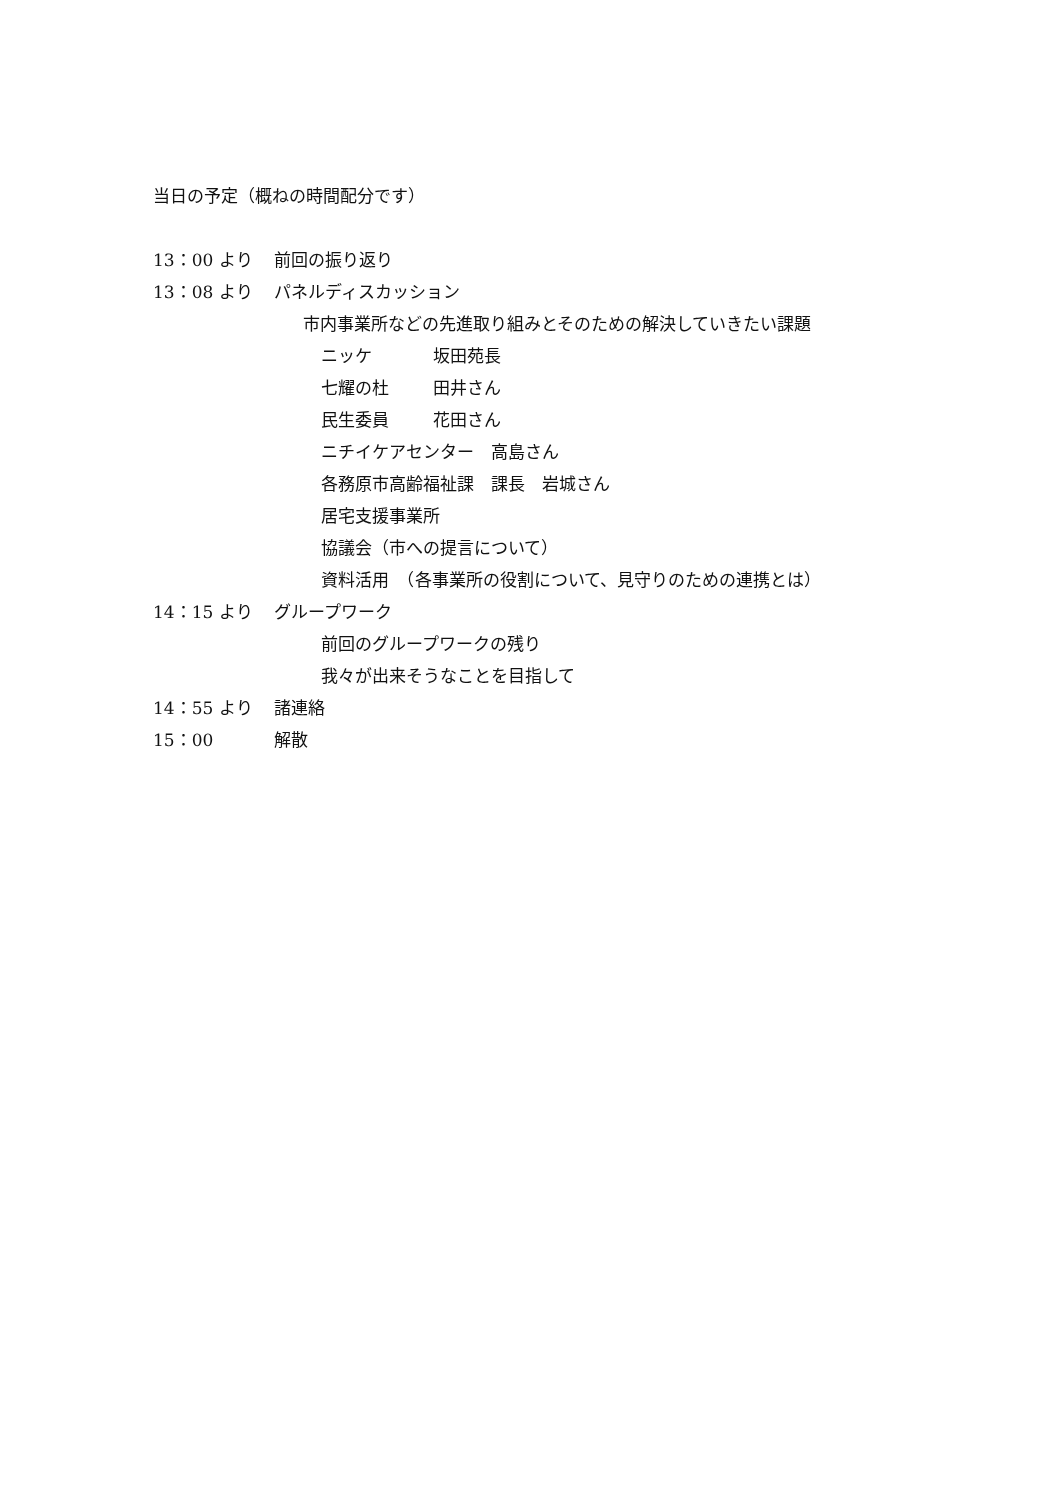当日の予定（概ねの時間配分です）
13：00 より 前回の振り返り
13：08 より パネルディスカッション
市内事業所などの先進取り組みとそのための解決していきたい課題
ニッケ 坂田苑長
七耀の杜 田井さん
民生委員 花田さん
ニチイケアセンター　高島さん
各務原市高齢福祉課　課長　岩城さん
居宅支援事業所
協議会（市への提言について）
資料活用　（各事業所の役割について、見守りのための連携とは）
14：15 より グループワーク
前回のグループワークの残り
我々が出来そうなことを目指して
14：55 より 諸連絡
15：00 解散